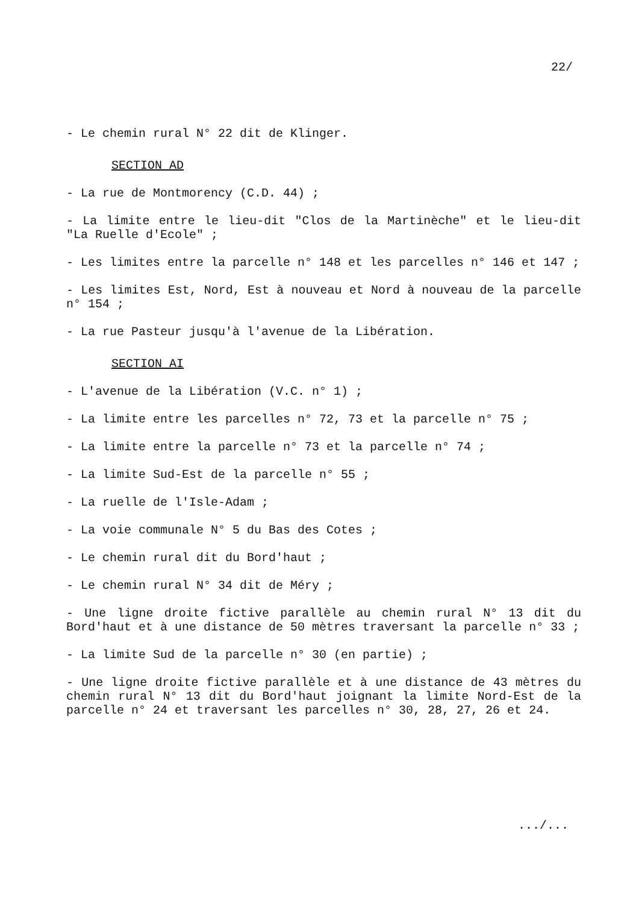22/
- Le chemin rural N° 22 dit de Klinger.
SECTION AD
- La rue de Montmorency (C.D. 44) ;
- La limite entre le lieu-dit "Clos de la Martinèche" et le lieu-dit "La Ruelle d'Ecole" ;
- Les limites entre la parcelle n° 148 et les parcelles n° 146 et 147 ;
- Les limites Est, Nord, Est à nouveau et Nord à nouveau de la parcelle n° 154 ;
- La rue Pasteur jusqu'à l'avenue de la Libération.
SECTION AI
- L'avenue de la Libération (V.C. n° 1) ;
- La limite entre les parcelles n° 72, 73 et la parcelle n° 75 ;
- La limite entre la parcelle n° 73 et la parcelle n° 74 ;
- La limite Sud-Est de la parcelle n° 55 ;
- La ruelle de l'Isle-Adam ;
- La voie communale N° 5 du Bas des Cotes ;
- Le chemin rural dit du Bord'haut ;
- Le chemin rural N° 34 dit de Méry ;
- Une ligne droite fictive parallèle au chemin rural N° 13 dit du Bord'haut et à une distance de 50 mètres traversant la parcelle n° 33 ;
- La limite Sud de la parcelle n° 30 (en partie) ;
- Une ligne droite fictive parallèle et à une distance de 43 mètres du chemin rural N° 13 dit du Bord'haut joignant la limite Nord-Est de la parcelle n° 24 et traversant les parcelles n° 30, 28, 27, 26 et 24.
.../...